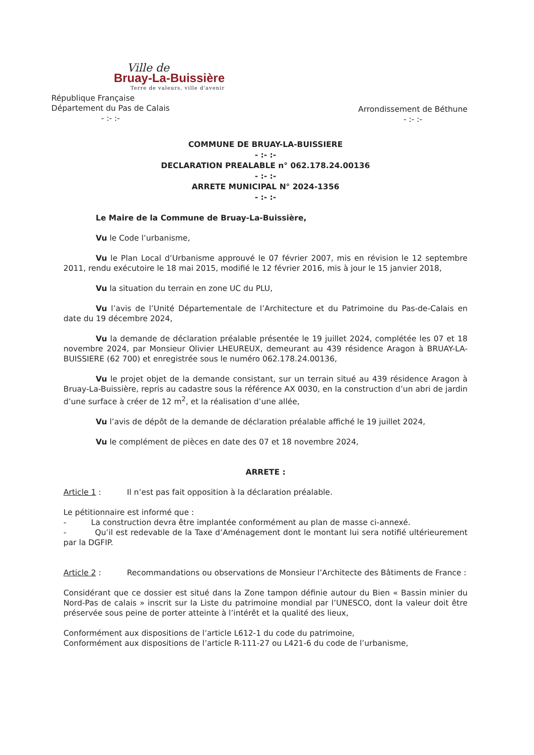Ville de
Bruay-La-Buissière
Terre de valeurs, ville d'avenir
République Française
Département du Pas de Calais
- :- :-
Arrondissement de Béthune
- :- :-
COMMUNE DE BRUAY-LA-BUISSIERE
- :- :-
DECLARATION PREALABLE n° 062.178.24.00136
- :- :-
ARRETE MUNICIPAL N° 2024-1356
- :- :-
Le Maire de la Commune de Bruay-La-Buissière,
Vu le Code l’urbanisme,
Vu le Plan Local d’Urbanisme approuvé le 07 février 2007, mis en révision le 12 septembre 2011, rendu exécutoire le 18 mai 2015, modifié le 12 février 2016, mis à jour le 15 janvier 2018,
Vu la situation du terrain en zone UC du PLU,
Vu l’avis de l’Unité Départementale de l’Architecture et du Patrimoine du Pas-de-Calais en date du 19 décembre 2024,
Vu la demande de déclaration préalable présentée le 19 juillet 2024, complétée les 07 et 18 novembre 2024, par Monsieur Olivier LHEUREUX, demeurant au 439 résidence Aragon à BRUAY-LA-BUISSIERE (62 700) et enregistrée sous le numéro 062.178.24.00136,
Vu le projet objet de la demande consistant, sur un terrain situé au 439 résidence Aragon à Bruay-La-Buissière, repris au cadastre sous la référence AX 0030, en la construction d’un abri de jardin d’une surface à créer de 12 m<sup>2</sup>, et la réalisation d’une allée,
Vu l’avis de dépôt de la demande de déclaration préalable affiché le 19 juillet 2024,
Vu le complément de pièces en date des 07 et 18 novembre 2024,
ARRETE :
Article 1 : Il n’est pas fait opposition à la déclaration préalable.
Le pétitionnaire est informé que :
- La construction devra être implantée conformément au plan de masse ci-annexé.
- Qu’il est redevable de la Taxe d’Aménagement dont le montant lui sera notifié ultérieurement par la DGFIP.
Article 2 : Recommandations ou observations de Monsieur l’Architecte des Bâtiments de France :
Considérant que ce dossier est situé dans la Zone tampon définie autour du Bien « Bassin minier du Nord-Pas de calais » inscrit sur la Liste du patrimoine mondial par l’UNESCO, dont la valeur doit être préservée sous peine de porter atteinte à l’intérêt et la qualité des lieux,
Conformément aux dispositions de l’article L612-1 du code du patrimoine,
Conformément aux dispositions de l’article R-111-27 ou L421-6 du code de l’urbanisme,